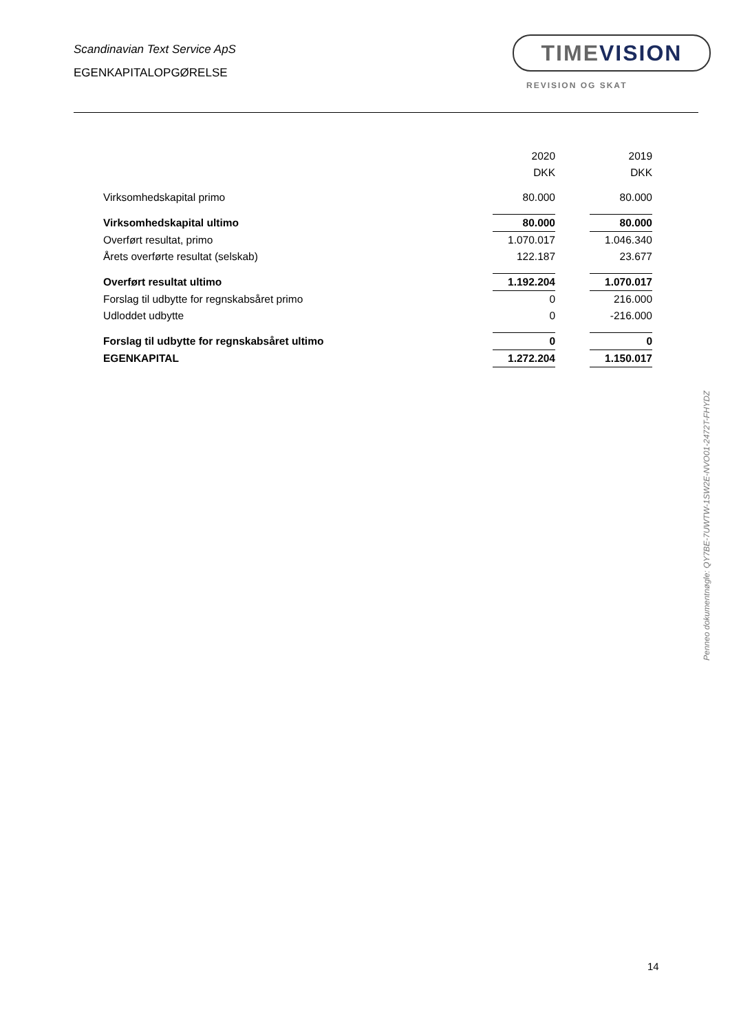Scandinavian Text Service ApS
EGENKAPITALOPGØRELSE
TIMEVISION
REVISION OG SKAT
| | 2020 | | 2019 |
| | DKK | | DKK |
| Virksomhedskapital primo | 80.000 | | 80.000 |
| Virksomhedskapital ultimo | 80.000 | | 80.000 |
| Overført resultat, primo | 1.070.017 | | 1.046.340 |
| Årets overførte resultat (selskab) | 122.187 | | 23.677 |
| Overført resultat ultimo | 1.192.204 | | 1.070.017 |
| Forslag til udbytte for regnskabsåret primo | 0 | | 216.000 |
| Udloddet udbytte | 0 | | -216.000 |
| Forslag til udbytte for regnskabsåret ultimo | 0 | | 0 |
| EGENKAPITAL | 1.272.204 | | 1.150.017 |
Penneo dokumentnøgle: QY7BE-7UWTW-1SW2E-NVO01-2472T-FHYDZ
14